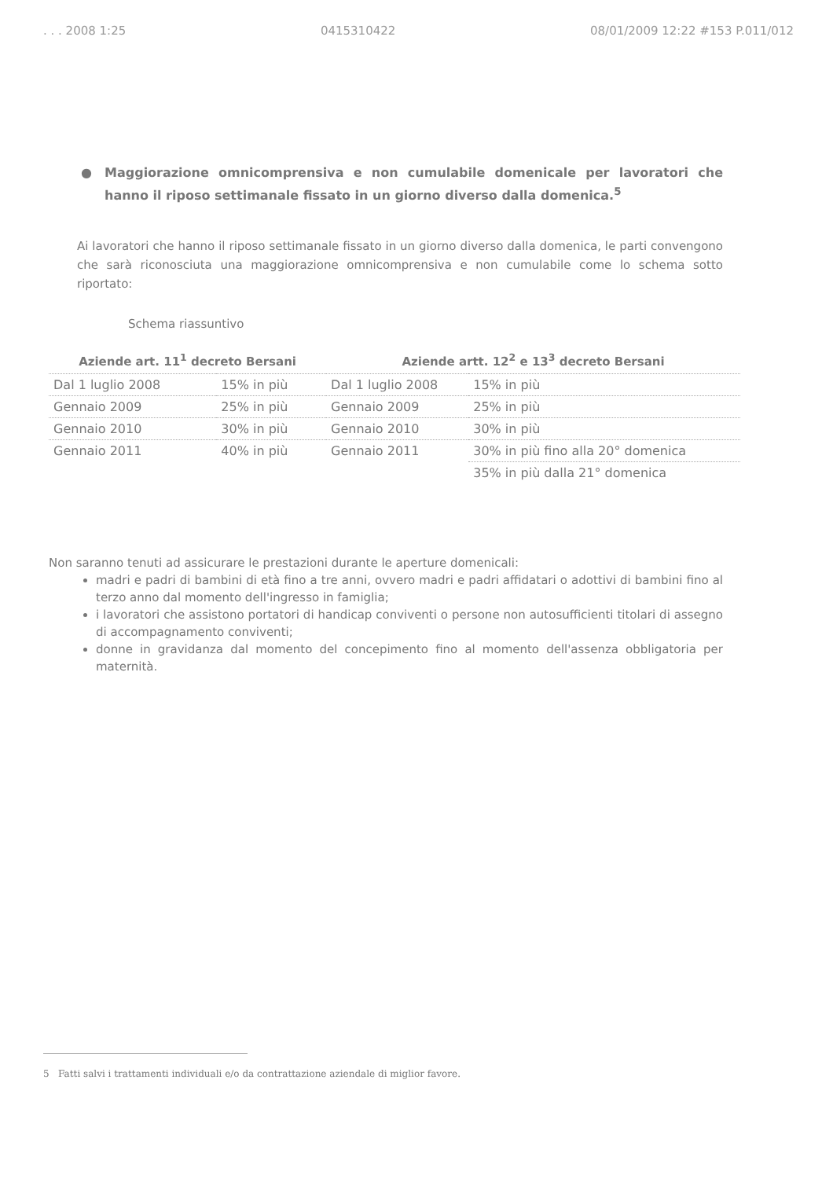. . . 2008 1:25 0415310422 08/01/2009 12:22 #153 P.011/012
● Maggiorazione omnicomprensiva e non cumulabile domenicale per lavoratori che hanno il riposo settimanale fissato in un giorno diverso dalla domenica.<sup>5</sup>
Ai lavoratori che hanno il riposo settimanale fissato in un giorno diverso dalla domenica, le parti convengono che sarà riconosciuta una maggiorazione omnicomprensiva e non cumulabile come lo schema sotto riportato:
Schema riassuntivo
| Aziende art. 11<sup>1</sup> decreto Bersani | | Aziende artt. 12<sup>2</sup> e 13<sup>3</sup> decreto Bersani | |
| --- | --- | --- | --- |
| Dal 1 luglio 2008 | 15% in più | Dal 1 luglio 2008 | 15% in più |
| Gennaio 2009 | 25% in più | Gennaio 2009 | 25% in più |
| Gennaio 2010 | 30% in più | Gennaio 2010 | 30% in più |
| Gennaio 2011 | 40% in più | Gennaio 2011 | 30% in più fino alla 20° domenica |
| | | | 35% in più dalla 21° domenica |
Non saranno tenuti ad assicurare le prestazioni durante le aperture domenicali:
madri e padri di bambini di età fino a tre anni, ovvero madri e padri affidatari o adottivi di bambini fino al terzo anno dal momento dell'ingresso in famiglia;
i lavoratori che assistono portatori di handicap conviventi o persone non autosufficienti titolari di assegno di accompagnamento conviventi;
donne in gravidanza dal momento del concepimento fino al momento dell'assenza obbligatoria per maternità.
5 Fatti salvi i trattamenti individuali e/o da contrattazione aziendale di miglior favore.